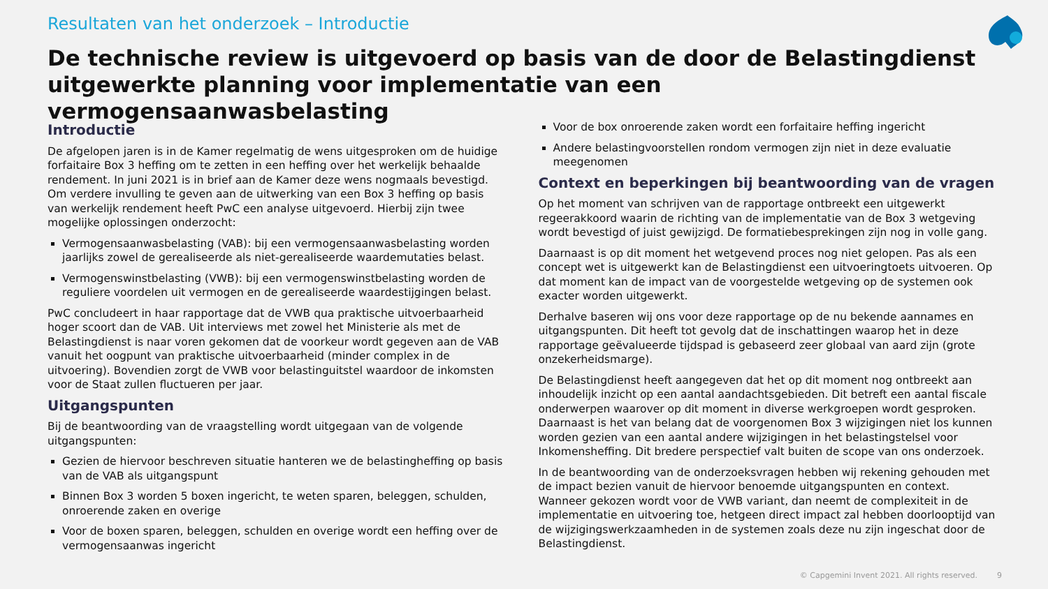Resultaten van het onderzoek – Introductie
De technische review is uitgevoerd op basis van de door de Belastingdienst uitgewerkte planning voor implementatie van een vermogensaanwasbelasting
Introductie
De afgelopen jaren is in de Kamer regelmatig de wens uitgesproken om de huidige forfaitaire Box 3 heffing om te zetten in een heffing over het werkelijk behaalde rendement. In juni 2021 is in brief aan de Kamer deze wens nogmaals bevestigd. Om verdere invulling te geven aan de uitwerking van een Box 3 heffing op basis van werkelijk rendement heeft PwC een analyse uitgevoerd. Hierbij zijn twee mogelijke oplossingen onderzocht:
Vermogensaanwasbelasting (VAB): bij een vermogensaanwasbelasting worden jaarlijks zowel de gerealiseerde als niet-gerealiseerde waardemutaties belast.
Vermogenswinstbelasting (VWB): bij een vermogenswinstbelasting worden de reguliere voordelen uit vermogen en de gerealiseerde waardestijgingen belast.
PwC concludeert in haar rapportage dat de VWB qua praktische uitvoerbaarheid hoger scoort dan de VAB. Uit interviews met zowel het Ministerie als met de Belastingdienst is naar voren gekomen dat de voorkeur wordt gegeven aan de VAB vanuit het oogpunt van praktische uitvoerbaarheid (minder complex in de uitvoering). Bovendien zorgt de VWB voor belastinguitstel waardoor de inkomsten voor de Staat zullen fluctueren per jaar.
Uitgangspunten
Bij de beantwoording van de vraagstelling wordt uitgegaan van de volgende uitgangspunten:
Gezien de hiervoor beschreven situatie hanteren we de belastingheffing op basis van de VAB als uitgangspunt
Binnen Box 3 worden 5 boxen ingericht, te weten sparen, beleggen, schulden, onroerende zaken en overige
Voor de boxen sparen, beleggen, schulden en overige wordt een heffing over de vermogensaanwas ingericht
Voor de box onroerende zaken wordt een forfaitaire heffing ingericht
Andere belastingvoorstellen rondom vermogen zijn niet in deze evaluatie meegenomen
Context en beperkingen bij beantwoording van de vragen
Op het moment van schrijven van de rapportage ontbreekt een uitgewerkt regeerakkoord waarin de richting van de implementatie van de Box 3 wetgeving wordt bevestigd of juist gewijzigd. De formatiebesprekingen zijn nog in volle gang.
Daarnaast is op dit moment het wetgevend proces nog niet gelopen. Pas als een concept wet is uitgewerkt kan de Belastingdienst een uitvoeringtoets uitvoeren. Op dat moment kan de impact van de voorgestelde wetgeving op de systemen ook exacter worden uitgewerkt.
Derhalve baseren wij ons voor deze rapportage op de nu bekende aannames en uitgangspunten. Dit heeft tot gevolg dat de inschattingen waarop het in deze rapportage geëvalueerde tijdspad is gebaseerd zeer globaal van aard zijn (grote onzekerheidsmarge).
De Belastingdienst heeft aangegeven dat het op dit moment nog ontbreekt aan inhoudelijk inzicht op een aantal aandachtsgebieden. Dit betreft een aantal fiscale onderwerpen waarover op dit moment in diverse werkgroepen wordt gesproken. Daarnaast is het van belang dat de voorgenomen Box 3 wijzigingen niet los kunnen worden gezien van een aantal andere wijzigingen in het belastingstelsel voor Inkomensheffing. Dit bredere perspectief valt buiten de scope van ons onderzoek.
In de beantwoording van de onderzoeksvragen hebben wij rekening gehouden met de impact bezien vanuit de hiervoor benoemde uitgangspunten en context. Wanneer gekozen wordt voor de VWB variant, dan neemt de complexiteit in de implementatie en uitvoering toe, hetgeen direct impact zal hebben doorlooptijd van de wijzigingswerkzaamheden in de systemen zoals deze nu zijn ingeschat door de Belastingdienst.
© Capgemini Invent 2021. All rights reserved. 9